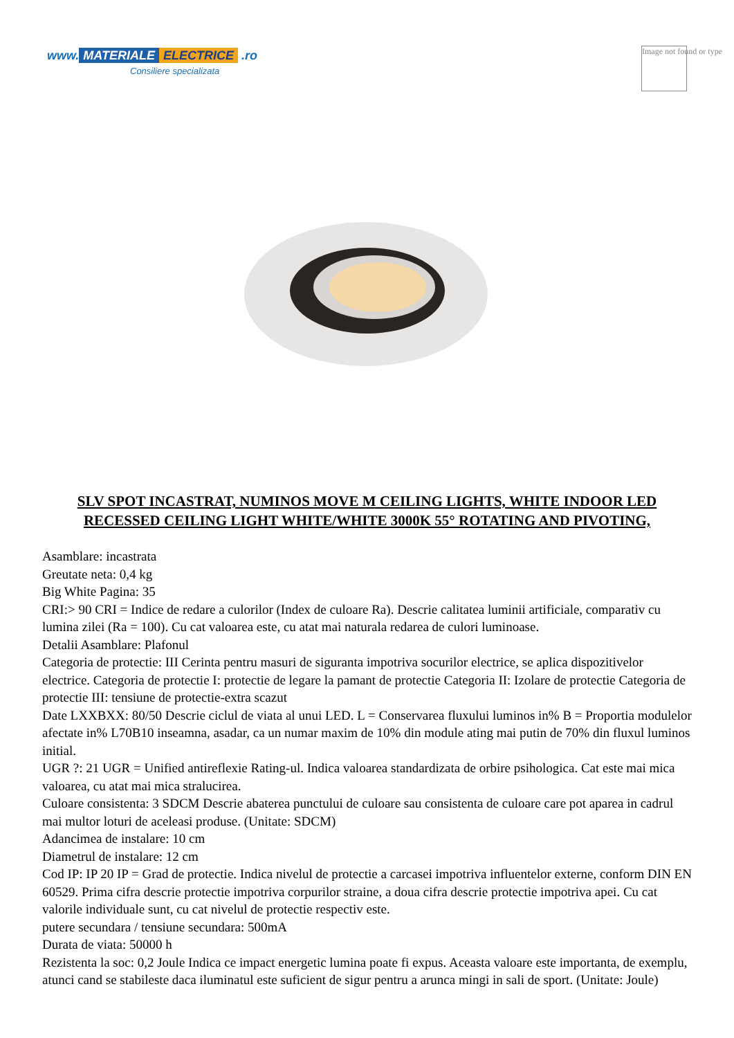www. MATERIALE ELECTRICE .ro
Consiliere specializata
Image not found or type
SLV SPOT INCASTRAT, NUMINOS MOVE M CEILING LIGHTS, WHITE INDOOR LED RECESSED CEILING LIGHT WHITE/WHITE 3000K 55° ROTATING AND PIVOTING,
Asamblare: incastrata
Greutate neta: 0,4 kg
Big White Pagina: 35
CRI:> 90 CRI = Indice de redare a culorilor (Index de culoare Ra). Descrie calitatea luminii artificiale, comparativ cu lumina zilei (Ra = 100). Cu cat valoarea este, cu atat mai naturala redarea de culori luminoase.
Detalii Asamblare: Plafonul
Categoria de protectie: III Cerinta pentru masuri de siguranta impotriva socurilor electrice, se aplica dispozitivelor electrice. Categoria de protectie I: protectie de legare la pamant de protectie Categoria II: Izolare de protectie Categoria de protectie III: tensiune de protectie-extra scazut
Date LXXBXX: 80/50 Descrie ciclul de viata al unui LED. L = Conservarea fluxului luminos in% B = Proportia modulelor afectate in% L70B10 inseamna, asadar, ca un numar maxim de 10% din module ating mai putin de 70% din fluxul luminos initial.
UGR ?: 21 UGR = Unified antireflexie Rating-ul. Indica valoarea standardizata de orbire psihologica. Cat este mai mica valoarea, cu atat mai mica stralucirea.
Culoare consistenta: 3 SDCM Descrie abaterea punctului de culoare sau consistenta de culoare care pot aparea in cadrul mai multor loturi de aceleasi produse. (Unitate: SDCM)
Adancimea de instalare: 10 cm
Diametrul de instalare: 12 cm
Cod IP: IP 20 IP = Grad de protectie. Indica nivelul de protectie a carcasei impotriva influentelor externe, conform DIN EN 60529. Prima cifra descrie protectie impotriva corpurilor straine, a doua cifra descrie protectie impotriva apei. Cu cat valorile individuale sunt, cu cat nivelul de protectie respectiv este.
putere secundara / tensiune secundara: 500mA
Durata de viata: 50000 h
Rezistenta la soc: 0,2 Joule Indica ce impact energetic lumina poate fi expus. Aceasta valoare este importanta, de exemplu, atunci cand se stabileste daca iluminatul este suficient de sigur pentru a arunca mingi in sali de sport. (Unitate: Joule)